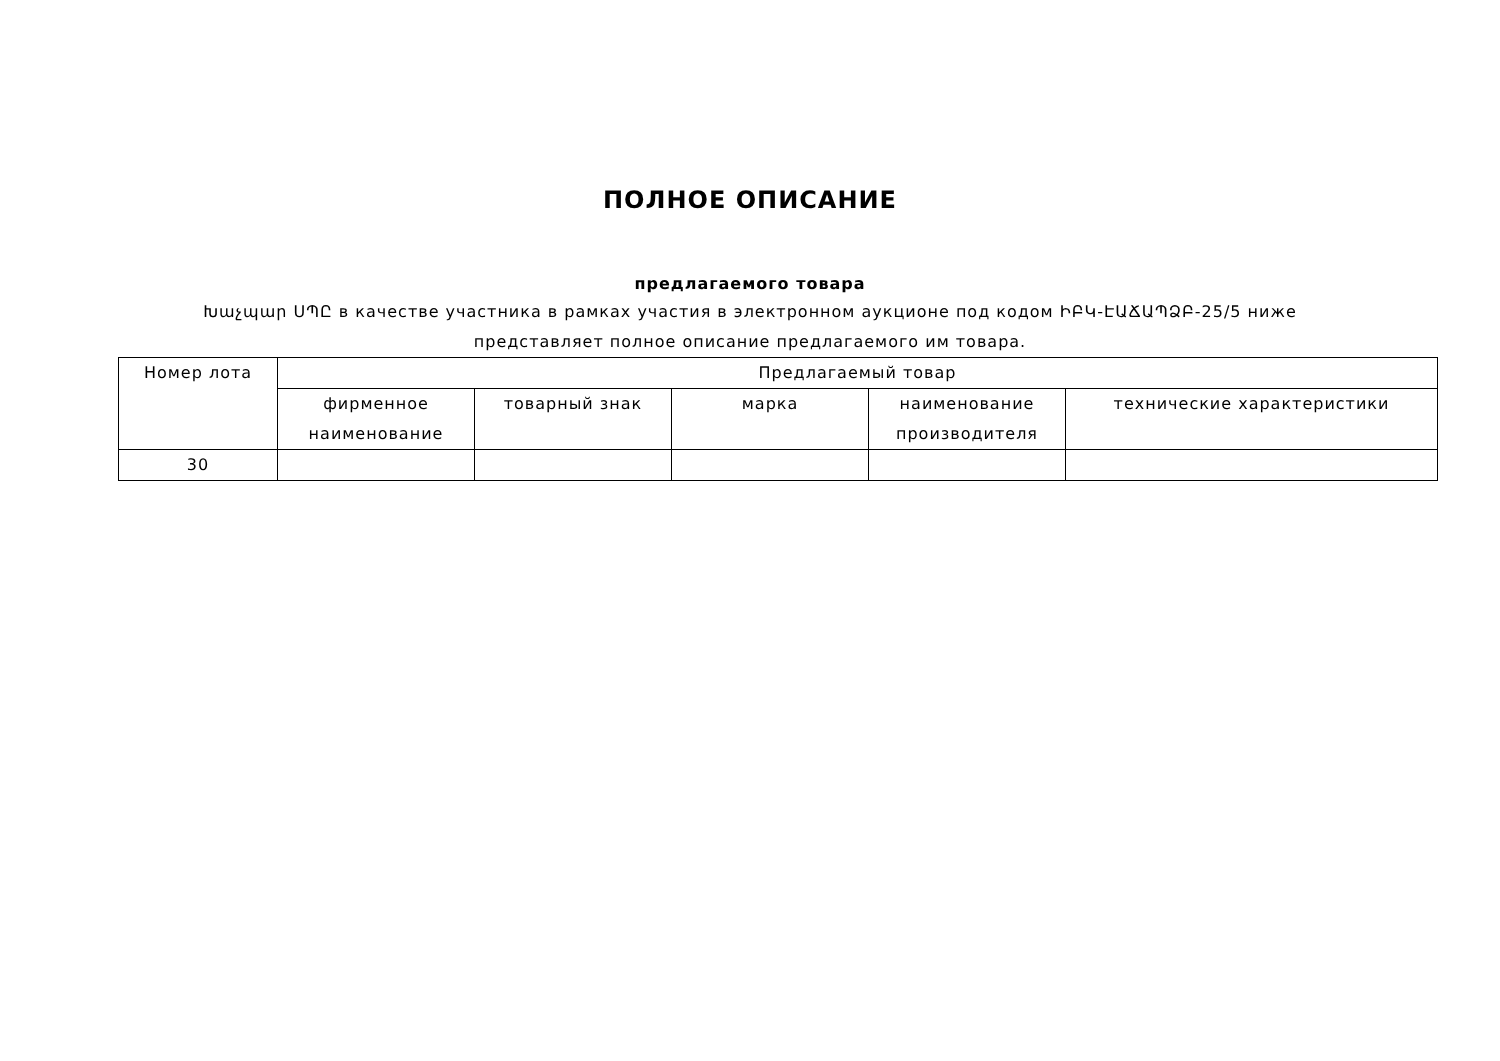ПОЛНОЕ ОПИСАНИЕ
предлагаемого товара
Խաչպար ՍՊԸ в качестве участника в рамках участия в электронном аукционе под кодом ԻԲԿ-ԷԱՃԱՊՁԲ-25/5 ниже представляет полное описание предлагаемого им товара.
| Номер лота | Предлагаемый товар | | | | |
| --- | --- | --- | --- | --- | --- |
| | фирменное наименование | товарный знак | марка | наименование производителя | технические характеристики |
| 30 | | | | | |